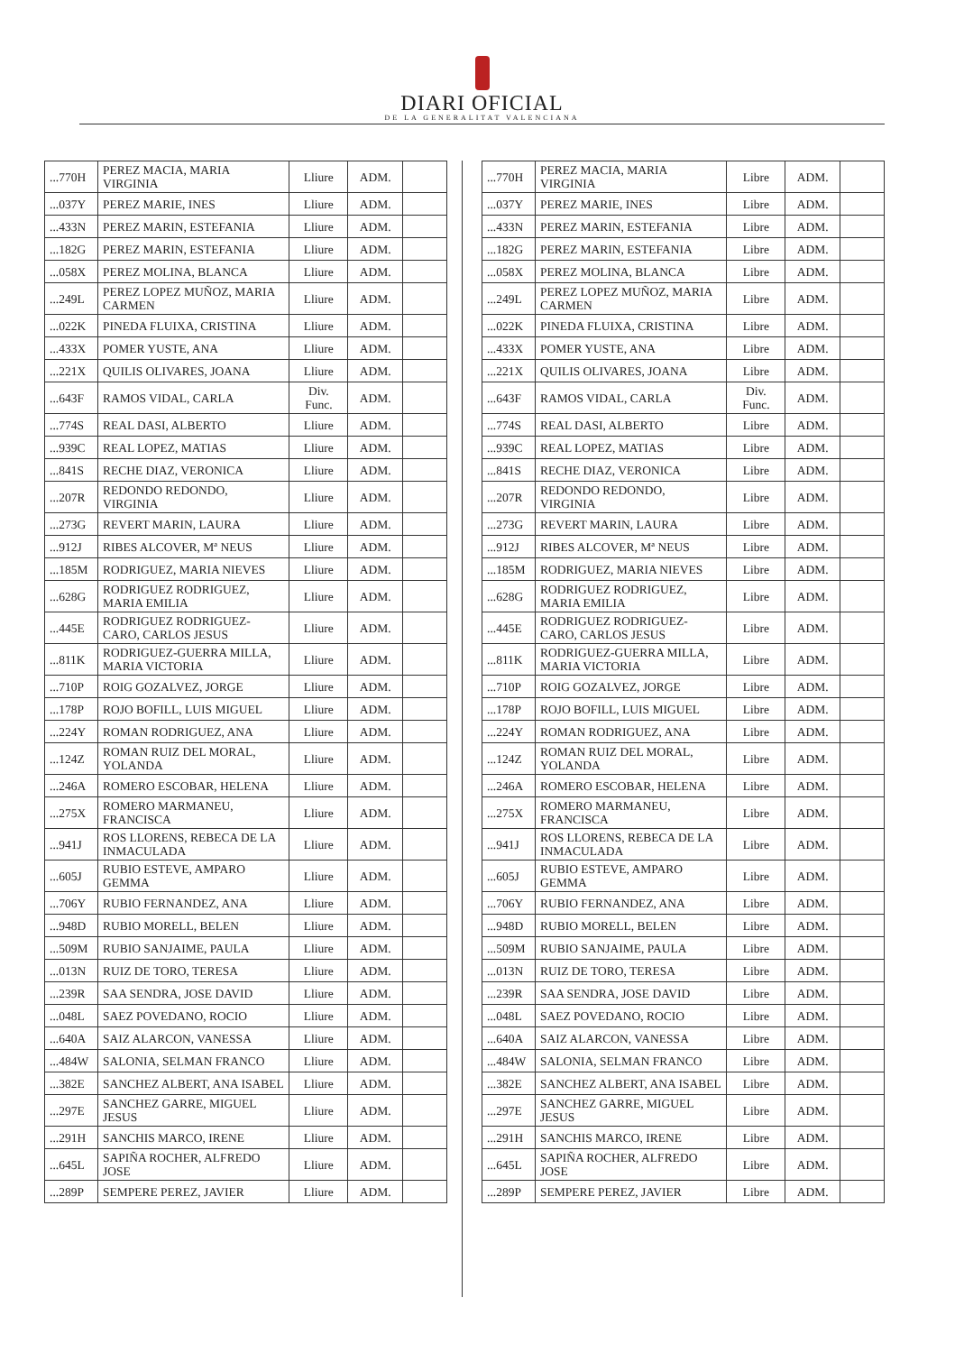DIARI OFICIAL
DE LA GENERALITAT VALENCIANA
| ...770H | PEREZ MACIA, MARIA VIRGINIA | Lliure | ADM. | |
| ...037Y | PEREZ MARIE, INES | Lliure | ADM. | |
| ...433N | PEREZ MARIN, ESTEFANIA | Lliure | ADM. | |
| ...182G | PEREZ MARIN, ESTEFANIA | Lliure | ADM. | |
| ...058X | PEREZ MOLINA, BLANCA | Lliure | ADM. | |
| ...249L | PEREZ LOPEZ MUÑOZ, MARIA CARMEN | Lliure | ADM. | |
| ...022K | PINEDA FLUIXA, CRISTINA | Lliure | ADM. | |
| ...433X | POMER YUSTE, ANA | Lliure | ADM. | |
| ...221X | QUILIS OLIVARES, JOANA | Lliure | ADM. | |
| ...643F | RAMOS VIDAL, CARLA | Div. Func. | ADM. | |
| ...774S | REAL DASI, ALBERTO | Lliure | ADM. | |
| ...939C | REAL LOPEZ, MATIAS | Lliure | ADM. | |
| ...841S | RECHE DIAZ, VERONICA | Lliure | ADM. | |
| ...207R | REDONDO REDONDO, VIRGINIA | Lliure | ADM. | |
| ...273G | REVERT MARIN, LAURA | Lliure | ADM. | |
| ...912J | RIBES ALCOVER, Mª NEUS | Lliure | ADM. | |
| ...185M | RODRIGUEZ, MARIA NIEVES | Lliure | ADM. | |
| ...628G | RODRIGUEZ RODRIGUEZ, MARIA EMILIA | Lliure | ADM. | |
| ...445E | RODRIGUEZ RODRIGUEZ-CARO, CARLOS JESUS | Lliure | ADM. | |
| ...811K | RODRIGUEZ-GUERRA MILLA, MARIA VICTORIA | Lliure | ADM. | |
| ...710P | ROIG GOZALVEZ, JORGE | Lliure | ADM. | |
| ...178P | ROJO BOFILL, LUIS MIGUEL | Lliure | ADM. | |
| ...224Y | ROMAN RODRIGUEZ, ANA | Lliure | ADM. | |
| ...124Z | ROMAN RUIZ DEL MORAL, YOLANDA | Lliure | ADM. | |
| ...246A | ROMERO ESCOBAR, HELENA | Lliure | ADM. | |
| ...275X | ROMERO MARMANEU, FRANCISCA | Lliure | ADM. | |
| ...941J | ROS LLORENS, REBECA DE LA INMACULADA | Lliure | ADM. | |
| ...605J | RUBIO ESTEVE, AMPARO GEMMA | Lliure | ADM. | |
| ...706Y | RUBIO FERNANDEZ, ANA | Lliure | ADM. | |
| ...948D | RUBIO MORELL, BELEN | Lliure | ADM. | |
| ...509M | RUBIO SANJAIME, PAULA | Lliure | ADM. | |
| ...013N | RUIZ DE TORO, TERESA | Lliure | ADM. | |
| ...239R | SAA SENDRA, JOSE DAVID | Lliure | ADM. | |
| ...048L | SAEZ POVEDANO, ROCIO | Lliure | ADM. | |
| ...640A | SAIZ ALARCON, VANESSA | Lliure | ADM. | |
| ...484W | SALONIA, SELMAN FRANCO | Lliure | ADM. | |
| ...382E | SANCHEZ ALBERT, ANA ISABEL | Lliure | ADM. | |
| ...297E | SANCHEZ GARRE, MIGUEL JESUS | Lliure | ADM. | |
| ...291H | SANCHIS MARCO, IRENE | Lliure | ADM. | |
| ...645L | SAPIÑA ROCHER, ALFREDO JOSE | Lliure | ADM. | |
| ...289P | SEMPERE PEREZ, JAVIER | Lliure | ADM. | |
| ...770H | PEREZ MACIA, MARIA VIRGINIA | Libre | ADM. | |
| ...037Y | PEREZ MARIE, INES | Libre | ADM. | |
| ...433N | PEREZ MARIN, ESTEFANIA | Libre | ADM. | |
| ...182G | PEREZ MARIN, ESTEFANIA | Libre | ADM. | |
| ...058X | PEREZ MOLINA, BLANCA | Libre | ADM. | |
| ...249L | PEREZ LOPEZ MUÑOZ, MARIA CARMEN | Libre | ADM. | |
| ...022K | PINEDA FLUIXA, CRISTINA | Libre | ADM. | |
| ...433X | POMER YUSTE, ANA | Libre | ADM. | |
| ...221X | QUILIS OLIVARES, JOANA | Libre | ADM. | |
| ...643F | RAMOS VIDAL, CARLA | Div. Func. | ADM. | |
| ...774S | REAL DASI, ALBERTO | Libre | ADM. | |
| ...939C | REAL LOPEZ, MATIAS | Libre | ADM. | |
| ...841S | RECHE DIAZ, VERONICA | Libre | ADM. | |
| ...207R | REDONDO REDONDO, VIRGINIA | Libre | ADM. | |
| ...273G | REVERT MARIN, LAURA | Libre | ADM. | |
| ...912J | RIBES ALCOVER, Mª NEUS | Libre | ADM. | |
| ...185M | RODRIGUEZ, MARIA NIEVES | Libre | ADM. | |
| ...628G | RODRIGUEZ RODRIGUEZ, MARIA EMILIA | Libre | ADM. | |
| ...445E | RODRIGUEZ RODRIGUEZ-CARO, CARLOS JESUS | Libre | ADM. | |
| ...811K | RODRIGUEZ-GUERRA MILLA, MARIA VICTORIA | Libre | ADM. | |
| ...710P | ROIG GOZALVEZ, JORGE | Libre | ADM. | |
| ...178P | ROJO BOFILL, LUIS MIGUEL | Libre | ADM. | |
| ...224Y | ROMAN RODRIGUEZ, ANA | Libre | ADM. | |
| ...124Z | ROMAN RUIZ DEL MORAL, YOLANDA | Libre | ADM. | |
| ...246A | ROMERO ESCOBAR, HELENA | Libre | ADM. | |
| ...275X | ROMERO MARMANEU, FRANCISCA | Libre | ADM. | |
| ...941J | ROS LLORENS, REBECA DE LA INMACULADA | Libre | ADM. | |
| ...605J | RUBIO ESTEVE, AMPARO GEMMA | Libre | ADM. | |
| ...706Y | RUBIO FERNANDEZ, ANA | Libre | ADM. | |
| ...948D | RUBIO MORELL, BELEN | Libre | ADM. | |
| ...509M | RUBIO SANJAIME, PAULA | Libre | ADM. | |
| ...013N | RUIZ DE TORO, TERESA | Libre | ADM. | |
| ...239R | SAA SENDRA, JOSE DAVID | Libre | ADM. | |
| ...048L | SAEZ POVEDANO, ROCIO | Libre | ADM. | |
| ...640A | SAIZ ALARCON, VANESSA | Libre | ADM. | |
| ...484W | SALONIA, SELMAN FRANCO | Libre | ADM. | |
| ...382E | SANCHEZ ALBERT, ANA ISABEL | Libre | ADM. | |
| ...297E | SANCHEZ GARRE, MIGUEL JESUS | Libre | ADM. | |
| ...291H | SANCHIS MARCO, IRENE | Libre | ADM. | |
| ...645L | SAPIÑA ROCHER, ALFREDO JOSE | Libre | ADM. | |
| ...289P | SEMPERE PEREZ, JAVIER | Libre | ADM. | |